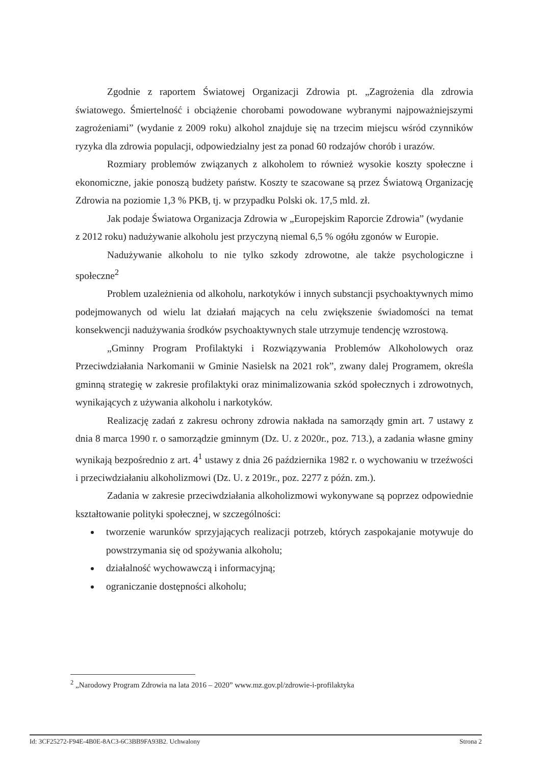Zgodnie z raportem Światowej Organizacji Zdrowia pt. „Zagrożenia dla zdrowia światowego. Śmiertelność i obciążenie chorobami powodowane wybranymi najpoważniejszymi zagrożeniami” (wydanie z 2009 roku) alkohol znajduje się na trzecim miejscu wśród czynników ryzyka dla zdrowia populacji, odpowiedzialny jest za ponad 60 rodzajów chorób i urazów.
Rozmiary problemów związanych z alkoholem to również wysokie koszty społeczne i ekonomiczne, jakie ponoszą budżety państw. Koszty te szacowane są przez Światową Organizację Zdrowia na poziomie 1,3 % PKB, tj. w przypadku Polski ok. 17,5 mld. zł.
Jak podaje Światowa Organizacja Zdrowia w „Europejskim Raporcie Zdrowia” (wydanie
z 2012 roku) nadużywanie alkoholu jest przyczyną niemal 6,5 % ogółu zgonów w Europie.
Nadużywanie alkoholu to nie tylko szkody zdrowotne, ale także psychologiczne i społeczne<sup>2</sup>
Problem uzależnienia od alkoholu, narkotyków i innych substancji psychoaktywnych mimo podejmowanych od wielu lat działań mających na celu zwiększenie świadomości na temat konsekwencji nadużywania środków psychoaktywnych stale utrzymuje tendencję wzrostową.
„Gminny Program Profilaktyki i Rozwiązywania Problemów Alkoholowych oraz Przeciwdziałania Narkomanii w Gminie Nasielsk na 2021 rok”, zwany dalej Programem, określa gminną strategię w zakresie profilaktyki oraz minimalizowania szkód społecznych i zdrowotnych, wynikających z używania alkoholu i narkotyków.
Realizację zadań z zakresu ochrony zdrowia nakłada na samorządy gmin art. 7 ustawy z dnia 8 marca 1990 r. o samorządzie gminnym (Dz. U. z 2020r., poz. 713.), a zadania własne gminy wynikają bezpośrednio z art. 4<sup>1</sup> ustawy z dnia 26 października 1982 r. o wychowaniu w trzeźwości i przeciwdziałaniu alkoholizmowi (Dz. U. z 2019r., poz. 2277 z późn. zm.).
Zadania w zakresie przeciwdziałania alkoholizmowi wykonywane są poprzez odpowiednie kształtowanie polityki społecznej, w szczególności:
tworzenie warunków sprzyjających realizacji potrzeb, których zaspokajanie motywuje do powstrzymania się od spożywania alkoholu;
działalność wychowawczą i informacyjną;
ograniczanie dostępności alkoholu;
<sup>2</sup> „Narodowy Program Zdrowia na lata 2016 – 2020” www.mz.gov.pl/zdrowie-i-profilaktyka
Id: 3CF25272-F94E-4B0E-8AC3-6C3BB9FA93B2. Uchwalony Strona 2